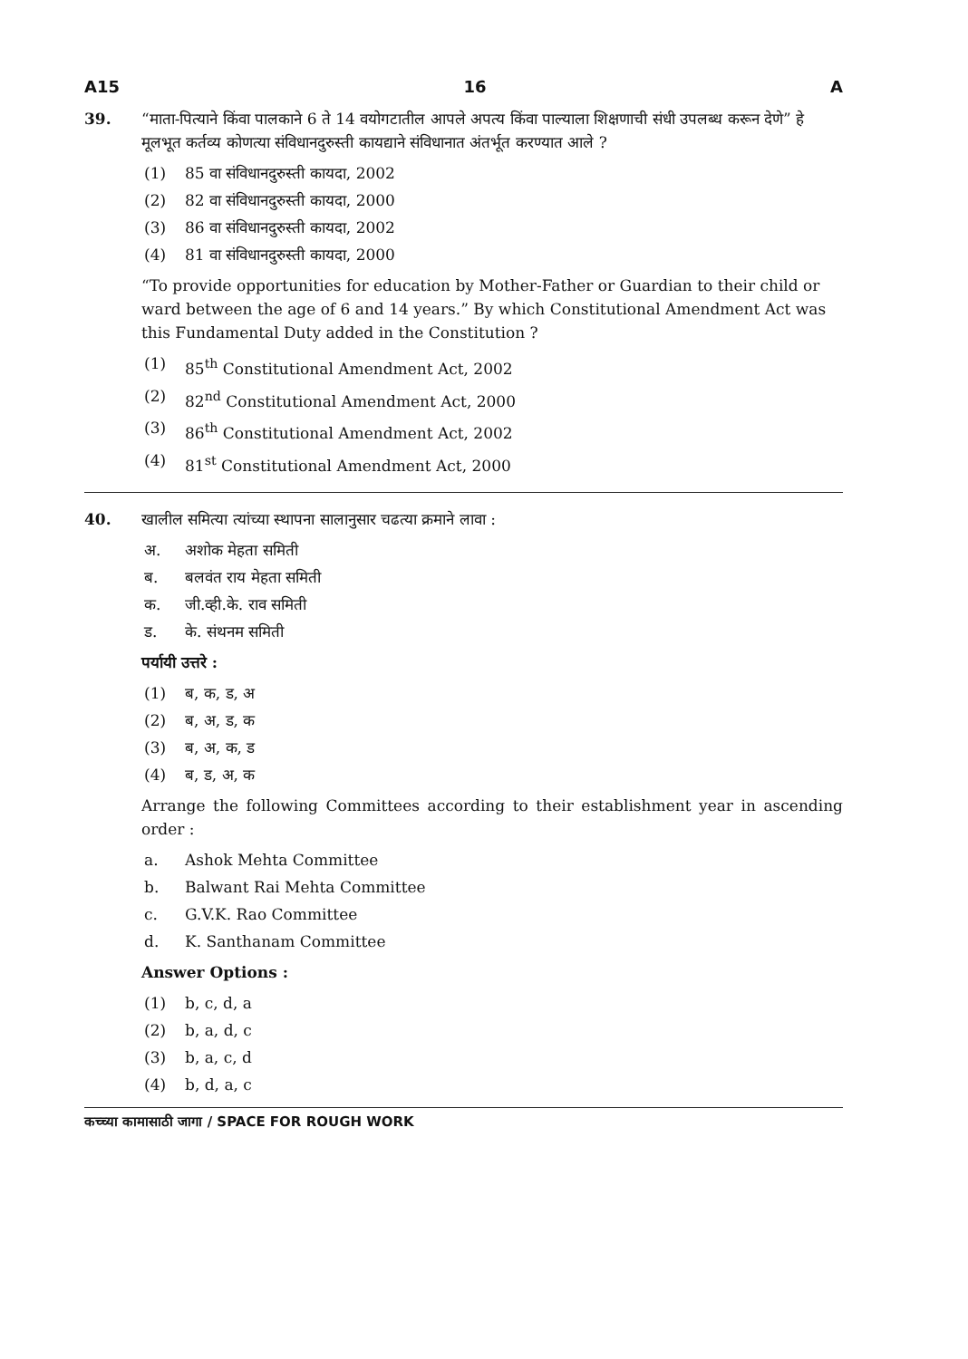A15 16 A
39. “माता-पित्याने किंवा पालकाने 6 ते 14 वयोगटातील आपले अपत्य किंवा पाल्याला शिक्षणाची संधी उपलब्ध करून देणे” हे मूलभूत कर्तव्य कोणत्या संविधानदुरुस्ती कायद्याने संविधानात अंतर्भूत करण्यात आले ?
(1) 85 वा संविधानदुरुस्ती कायदा, 2002
(2) 82 वा संविधानदुरुस्ती कायदा, 2000
(3) 86 वा संविधानदुरुस्ती कायदा, 2002
(4) 81 वा संविधानदुरुस्ती कायदा, 2000
“To provide opportunities for education by Mother-Father or Guardian to their child or ward between the age of 6 and 14 years.” By which Constitutional Amendment Act was this Fundamental Duty added in the Constitution ?
(1) 85<sup>th</sup> Constitutional Amendment Act, 2002
(2) 82<sup>nd</sup> Constitutional Amendment Act, 2000
(3) 86<sup>th</sup> Constitutional Amendment Act, 2002
(4) 81<sup>st</sup> Constitutional Amendment Act, 2000
40. खालील समित्या त्यांच्या स्थापना सालानुसार चढत्या क्रमाने लावा :
अ. अशोक मेहता समिती
ब. बलवंत राय मेहता समिती
क. जी.व्ही.के. राव समिती
ड. के. संथनम समिती
पर्यायी उत्तरे :
(1) ब, क, ड, अ
(2) ब, अ, ड, क
(3) ब, अ, क, ड
(4) ब, ड, अ, क
Arrange the following Committees according to their establishment year in ascending order :
a. Ashok Mehta Committee
b. Balwant Rai Mehta Committee
c. G.V.K. Rao Committee
d. K. Santhanam Committee
Answer Options :
(1) b, c, d, a
(2) b, a, d, c
(3) b, a, c, d
(4) b, d, a, c
कच्च्या कामासाठी जागा / SPACE FOR ROUGH WORK